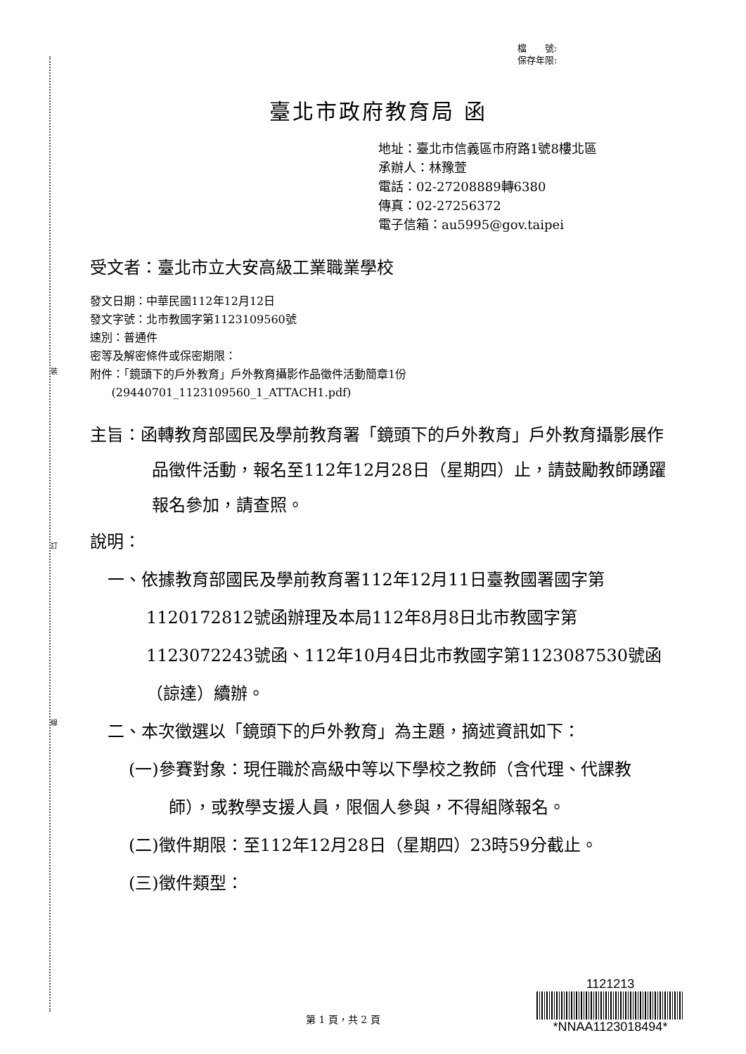裝
訂
線
檔　　號:
保存年限:
臺北市政府教育局 函
地址：臺北市信義區市府路1號8樓北區
承辦人：林豫萱
電話：02-27208889轉6380
傳真：02-27256372
電子信箱：au5995@gov.taipei
受文者：臺北市立大安高級工業職業學校
發文日期：中華民國112年12月12日
發文字號：北市教國字第1123109560號
速別：普通件
密等及解密條件或保密期限：
附件：「鏡頭下的戶外教育」戶外教育攝影作品徵件活動簡章1份
(29440701_1123109560_1_ATTACH1.pdf)
主旨：函轉教育部國民及學前教育署「鏡頭下的戶外教育」戶外教育攝影展作品徵件活動，報名至112年12月28日（星期四）止，請鼓勵教師踴躍報名參加，請查照。
說明：
一、依據教育部國民及學前教育署112年12月11日臺教國署國字第1120172812號函辦理及本局112年8月8日北市教國字第1123072243號函、112年10月4日北市教國字第1123087530號函（諒達）續辦。
二、本次徵選以「鏡頭下的戶外教育」為主題，摘述資訊如下：
(一)參賽對象：現任職於高級中等以下學校之教師（含代理、代課教師），或教學支援人員，限個人參與，不得組隊報名。
(二)徵件期限：至112年12月28日（星期四）23時59分截止。
(三)徵件類型：
第 1 頁，共 2 頁
1121213
*NNAA1123018494*